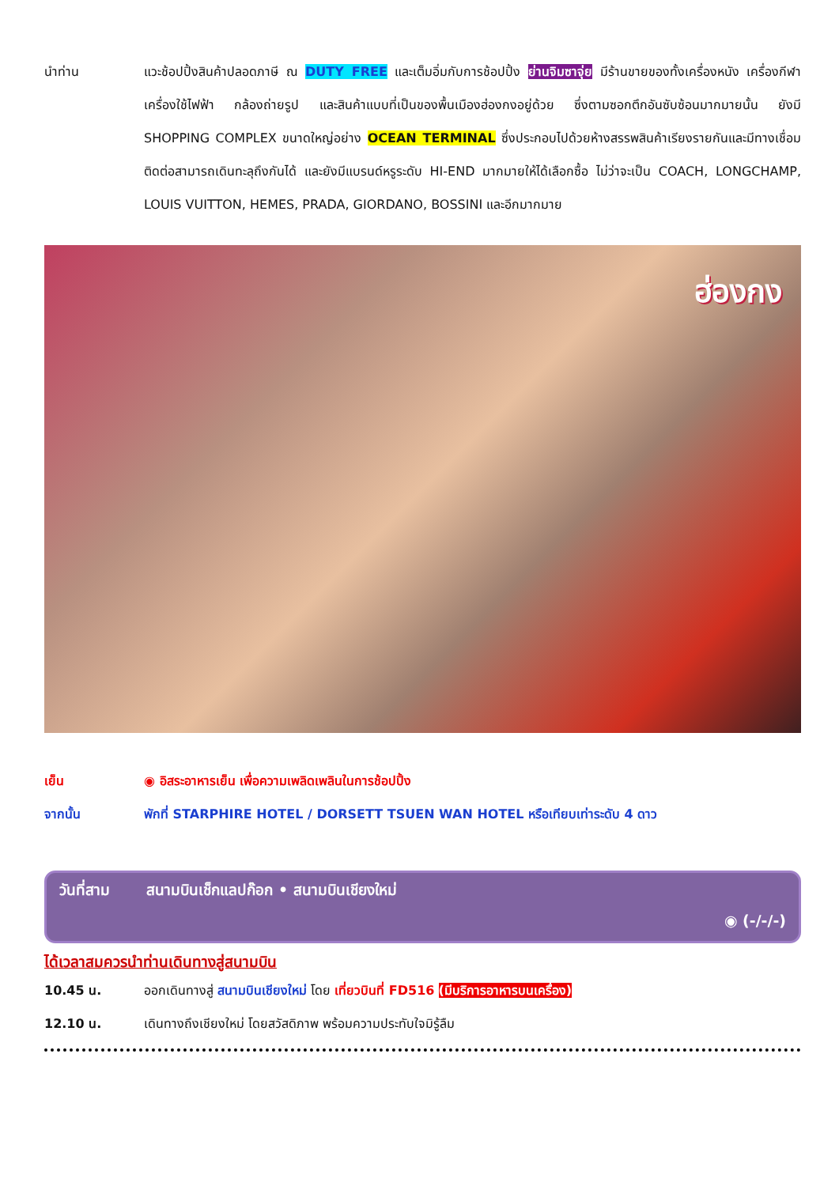นำท่าน แวะช้อปปิ้งสินค้าปลอดภาษี ณ DUTY FREE และเต็มอิ่มกับการช้อปปิ้ง ย่านจิมซาจุ่ย มีร้านขายของทั้งเครื่องหนัง เครื่องกีฬา เครื่องใช้ไฟฟ้า กล้องถ่ายรูป และสินค้าแบบที่เป็นของพื้นเมืองฮ่องกงอยู่ด้วย ซึ่งตามซอกตึกอันซับซ้อนมากมายนั้น ยังมี SHOPPING COMPLEX ขนาดใหญ่อย่าง OCEAN TERMINAL ซึ่งประกอบไปด้วยห้างสรรพสินค้าเรียงรายกันและมีทางเชื่อมติดต่อสามารถเดินทะลุถึงกันได้ และยังมีแบรนด์หรูระดับ HI-END มากมายให้ได้เลือกซื้อ ไม่ว่าจะเป็น COACH, LONGCHAMP, LOUIS VUITTON, HEMES, PRADA, GIORDANO, BOSSINI และอีกมากมาย
ฮ่องกง
เย็น ◉ อิสระอาหารเย็น เพื่อความเพลิดเพลินในการช้อปปิ้ง
จากนั้น พักที่ STARPHIRE HOTEL / DORSETT TSUEN WAN HOTEL หรือเทียบเท่าระดับ 4 ดาว
วันที่สาม สนามบินเช็กแลปก๊อก • สนามบินเชียงใหม่
◉ (-/-/-)
ได้เวลาสมควรนำท่านเดินทางสู่สนามบิน
10.45 น. ออกเดินทางสู่ สนามบินเชียงใหม่ โดย เที่ยวบินที่ FD516 (มีบริการอาหารบนเครื่อง)
12.10 น. เดินทางถึงเชียงใหม่ โดยสวัสดิภาพ พร้อมความประทับใจมิรู้ลืม